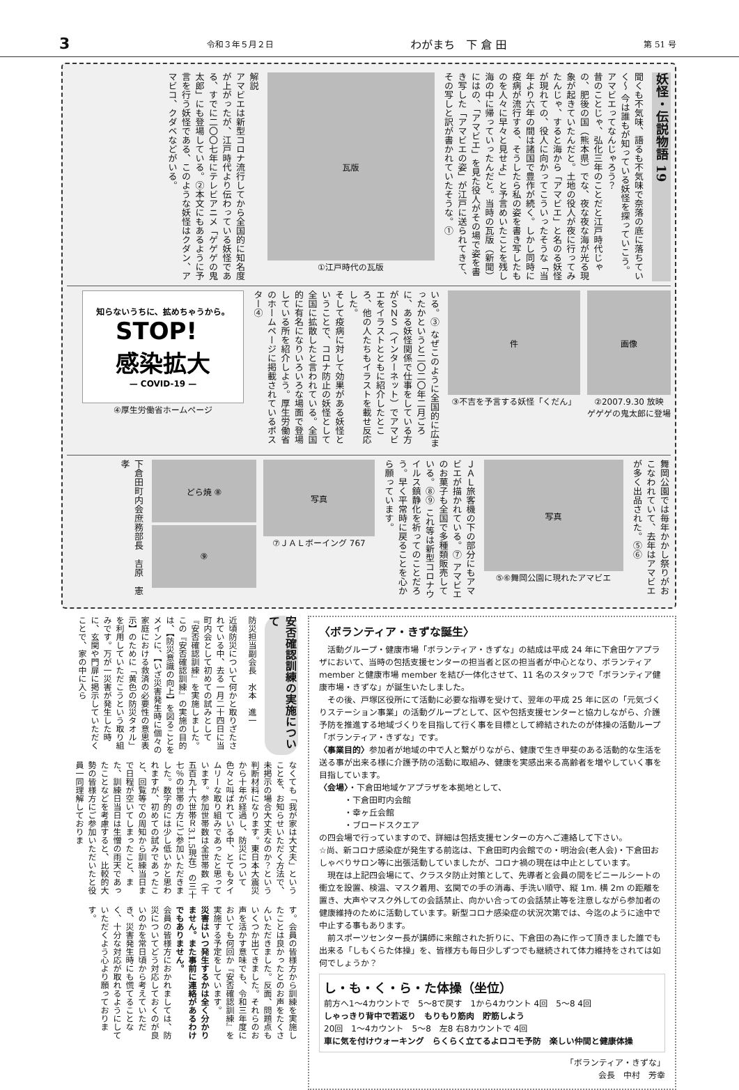3 令和３年５月２日 わがまち　下 倉 田 第 51 号
妖怪・伝説物語 19
聞くも不気味、語るも不気味で奈落の底に落ちていく〜 今は誰もが知っている妖怪を探っていこう。
アマビエってなんじゃろう？
昔のことじゃ、弘化三年のことだと江戸時代じゃの、肥後の国（熊本県）でな、夜な夜な海が光る現象が起きていたんだと。土地の役人が夜に行ってみたんじゃ、すると海から「アマビエ」と名のる妖怪が現れての、役人に向かってこういったそうな「当年より六年の間は諸国で豊作が続く。しかし同時に疫病が流行する、そうしたら私の姿を書き写したものを人々に早々と見せよ」と予言めいたことを残し海の中に帰っていったんだと。当時の瓦版（新聞）にはの、「アマビエ」を見た役人がその場で姿を書き写した「アマビエの姿」が江戸に送られてきて、その写しと訳が書かれていたそうな。①
瓦版
①江戸時代の瓦版
解説
アマビエは新型コロナ流行してから全国的に知名度が上がったが、江戸時代より伝わっている妖怪である、すでに二〇〇七年にテレビアニメ「ゲゲゲの鬼太郎」にも登場している。②本文にもあるように予言を行う妖怪である、このような妖怪はクダン、アマビコ、クダベなどがいる。
画像
②2007.9.30 放映
ゲゲゲの鬼太郎に登場
件
③不吉を予言する妖怪「くだん」
いる。③ なぜこのように全国的に広まったかというと二〇二〇年二月ごろに、ある妖怪関係で仕事をしている方がＳＮＳ（インターネット）でアマビエをイラストとともに紹介したところ、他の人たちもイラストを載せ反応した。
そして疫病に対して効果がある妖怪ということで、コロナ防止の妖怪として全国に拡散したと言われている。全国的に有名になりいろいろな場面で登場している所を紹介しよう。厚生労働省のホームページに掲載されているポスター④
知らないうちに、拡めちゃうから。
STOP!
感染拡大
— COVID-19 —
④厚生労働省ホームページ
舞岡公園では毎年かかし祭りがおこなわれていて、去年はアマビエが多く出品された。⑤⑥
写真
⑤⑥舞岡公園に現れたアマビエ
ＪＡＬ旅客機の下の部分にもアマビエが描かれている。⑦ アマビエのお菓子も全国で多種類販売している。⑧⑨ これ等は新型コロナウイルス鎮静化を祈ってのことだろう。早く平常時に戻ることを心から願っています。
写真
⑦ＪＡＬボーイング 767
どら焼 ⑧
⑨
下倉田町内会庶務部長　吉原　憲孝
安否確認訓練の実施について
防災担当副会長　水本　進一
近頃防災について何かと取りざたされている中、去る一月二十四日に当町内会として初めての試みとして『安否確認訓練』を実施しました。
この『安否確認訓練』の実施の目的は、【防災意識の向上】を図ることをメインに、【いざ災害発生時に個々の家庭における救済の必要性の意思表示】のために「黄色の防災タオル」を利用していただこうという取り組みです。万が一災害が発生した時に、玄関や門扉に掲示していただくことで、家の中に入ら
なくても「我が家は大丈夫」ということを、お知らせいただく方法で、未掲示の場合大丈夫なのか？という判断材料になります。東日本大震災から十年が経過し、防災について色々と叫ばれている中、とてもタイムリーな取り組みであったと思っています。参加世帯数は全世帯数（千五百九十六世帯Ｒ3.1.5現在）の三十七％の世帯の方にご参加いただきました。数字的には少し低いかと思われますが、初めての試みであったこと、回覧等での周知から訓練当日まで日程が空いてしまったこと、また、訓練日当日は生憎の雨天であったことなどを考慮すると、比較的大勢の皆様方にご参加いただいたと役員一同理解しておりま
す。会員の皆様方から訓練を実施したことは良かったとのお声をたくさんいただきました。反面、問題点もいくつか出てきました。それらのお声を活かす意味でも、令和三年度においても何回か『安否確認訓練』を実施する予定をしています。
災害はいつ発生するかは全く分かりません。また事前に連絡があるわけでもありません。
会員の皆様方におかれましては、防災についてどう対応しておくのが良いのかを常日頃から考えていただき、災害発生時にも慌てることなく、十分な対応が取れるようにしていただくよう心より願っております。
〈ボランティア・きずな誕生〉
　活動グループ・健康市場「ボランティア・きずな」の結成は平成 24 年に下倉田ケアプラザにおいて、当時の包括支援センターの担当者と区の担当者が中心となり、ボランティア member と健康市場 member を結び一体化させて、11 名のスタッフで「ボランティア健康市場・きずな」が誕生いたしました。
　その後、戸塚区役所にて活動に必要な指導を受けて、翌年の平成 25 年に区の「元気づくりステーション事業」の活動グループとして、区や包括支援センターと協力しながら、介護予防を推進する地域づくりを目指して行く事を目標として締結されたのが体操の活動ループ「ボランティア・きずな」です。
〈事業目的〉参加者が地域の中で人と繋がりながら、健康で生き甲斐のある活動的な生活を送る事が出来る様に介護予防の活動に取組み、健康を実感出来る高齢者を増やしていく事を目指しています。
〈会場〉・下倉田地域ケアプラザを本拠地として、
　　　・下倉田町内会館
　　　・幸ヶ丘会館
　　　・ブロードスクエア
の四会場で行っていますので、詳細は包括支援センターの方へご連絡して下さい。
☆尚、新コロナ感染症が発生する前迄は、下倉田町内会館での・明治会(老人会)・下倉田おしゃべりサロン等に出張活動していましたが、コロナ禍の現在は中止としています。
　現在は上記四会場にて、クラスタ防止対策として、先導者と会員の間をビニールシートの衝立を設置、検温、マスク着用、玄関での手の消毒、手洗い順守、縦 1m. 横 2m の距離を置き、大声やマスク外しての会話禁止、向かい合っての会話禁止等を注意しながら参加者の健康維持のために活動しています。新型コロナ感染症の状況次第では、今迄のように途中で中止する事もあります。
　前スポーツセンター長が講師に来館された折りに、下倉田の為に作って頂きました誰でも出来る「しもくらた体操」を、皆様方も毎日少しずつでも継続されて体力維持をされては如何でしょうか？
し・も・く・ら・た体操（坐位）
前方へ1～4カウントで　5～8で戻す　1から4カウント 4回　5～8 4回
しゃっきり背中で若返り　もりもり筋肉　貯筋しよう
20回　1～4カウント　5～8　左8 右8カウントで 4回
車に気を付けウォーキング　らくらく立てるよロコモ予防　楽しい仲間と健康体操
「ボランティア・きずな」
会長　中村　芳幸